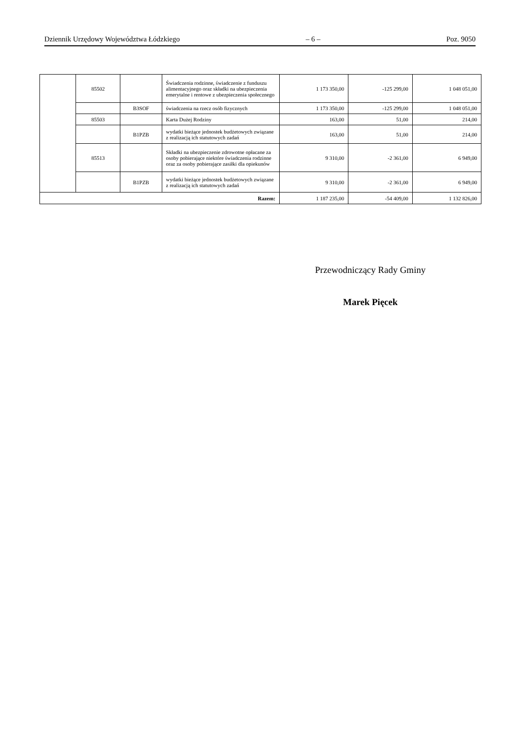Dziennik Urzędowy Województwa Łódzkiego – 6 – Poz. 9050
| | 85502 | | Świadczenia rodzinne, świadczenie z funduszu alimentacyjnego oraz składki na ubezpieczenia emerytalne i rentowe z ubezpieczenia społecznego | 1 173 350,00 | -125 299,00 | 1 048 051,00 |
| | | B3SOF | świadczenia na rzecz osób fizycznych | 1 173 350,00 | -125 299,00 | 1 048 051,00 |
| | 85503 | | Karta Dużej Rodziny | 163,00 | 51,00 | 214,00 |
| | | B1PZB | wydatki bieżące jednostek budżetowych związane z realizacją ich statutowych zadań | 163,00 | 51,00 | 214,00 |
| | 85513 | | Składki na ubezpieczenie zdrowotne opłacane za osoby pobierające niektóre świadczenia rodzinne oraz za osoby pobierające zasiłki dla opiekunów | 9 310,00 | -2 361,00 | 6 949,00 |
| | | B1PZB | wydatki bieżące jednostek budżetowych związane z realizacją ich statutowych zadań | 9 310,00 | -2 361,00 | 6 949,00 |
| Razem: | | | | 1 187 235,00 | -54 409,00 | 1 132 826,00 |
Przewodniczący Rady Gminy
Marek Pięcek